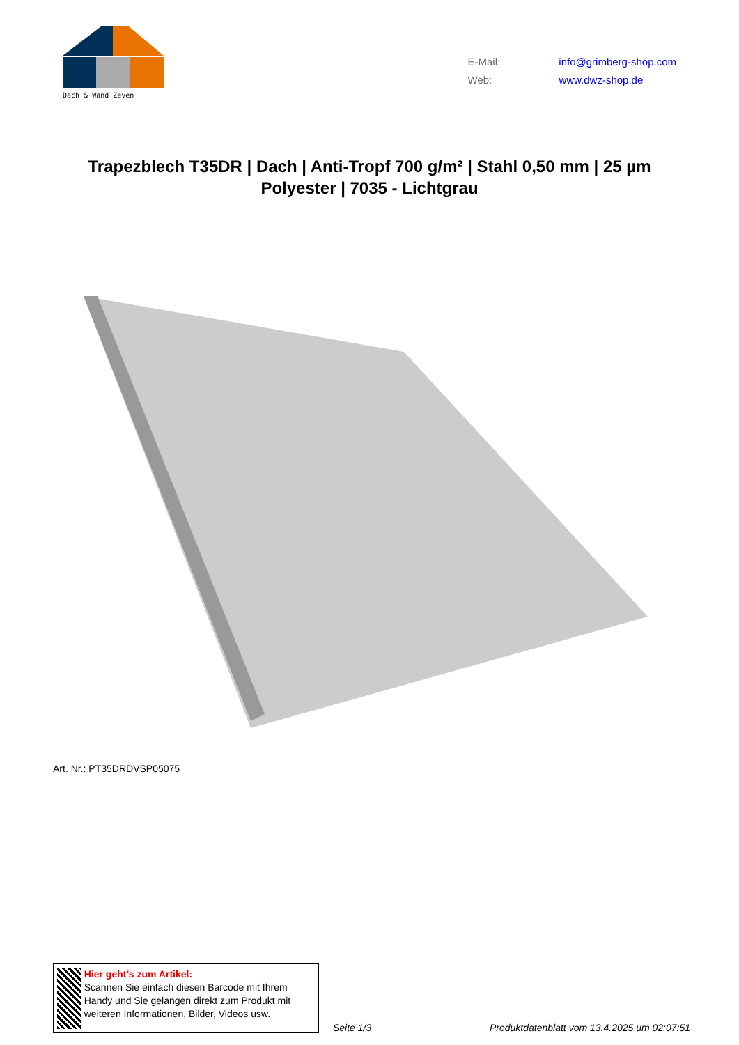Dach & Wand Zeven
E-Mail: info@grimberg-shop.com
Web: www.dwz-shop.de
Trapezblech T35DR | Dach | Anti-Tropf 700 g/m² | Stahl 0,50 mm | 25 µm Polyester | 7035 - Lichtgrau
Art. Nr.: PT35DRDVSP05075
Hier geht’s zum Artikel:
Scannen Sie einfach diesen Barcode mit Ihrem Handy und Sie gelangen direkt zum Produkt mit weiteren Informationen, Bilder, Videos usw.
Seite 1/3 Produktdatenblatt vom 13.4.2025 um 02:07:51